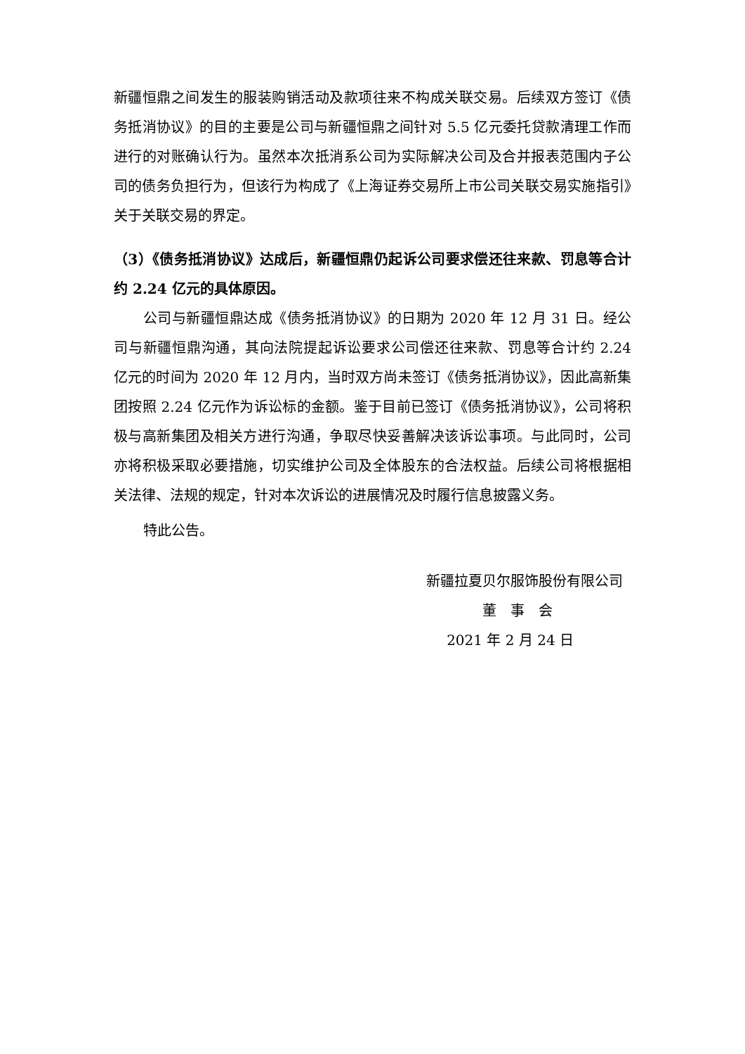新疆恒鼎之间发生的服装购销活动及款项往来不构成关联交易。后续双方签订《债务抵消协议》的目的主要是公司与新疆恒鼎之间针对 5.5 亿元委托贷款清理工作而进行的对账确认行为。虽然本次抵消系公司为实际解决公司及合并报表范围内子公司的债务负担行为，但该行为构成了《上海证券交易所上市公司关联交易实施指引》关于关联交易的界定。
（3）《债务抵消协议》达成后，新疆恒鼎仍起诉公司要求偿还往来款、罚息等合计约 2.24 亿元的具体原因。
公司与新疆恒鼎达成《债务抵消协议》的日期为 2020 年 12 月 31 日。经公司与新疆恒鼎沟通，其向法院提起诉讼要求公司偿还往来款、罚息等合计约 2.24 亿元的时间为 2020 年 12 月内，当时双方尚未签订《债务抵消协议》，因此高新集团按照 2.24 亿元作为诉讼标的金额。鉴于目前已签订《债务抵消协议》，公司将积极与高新集团及相关方进行沟通，争取尽快妥善解决该诉讼事项。与此同时，公司亦将积极采取必要措施，切实维护公司及全体股东的合法权益。后续公司将根据相关法律、法规的规定，针对本次诉讼的进展情况及时履行信息披露义务。
特此公告。
新疆拉夏贝尔服饰股份有限公司
董　事　会
2021 年 2 月 24 日